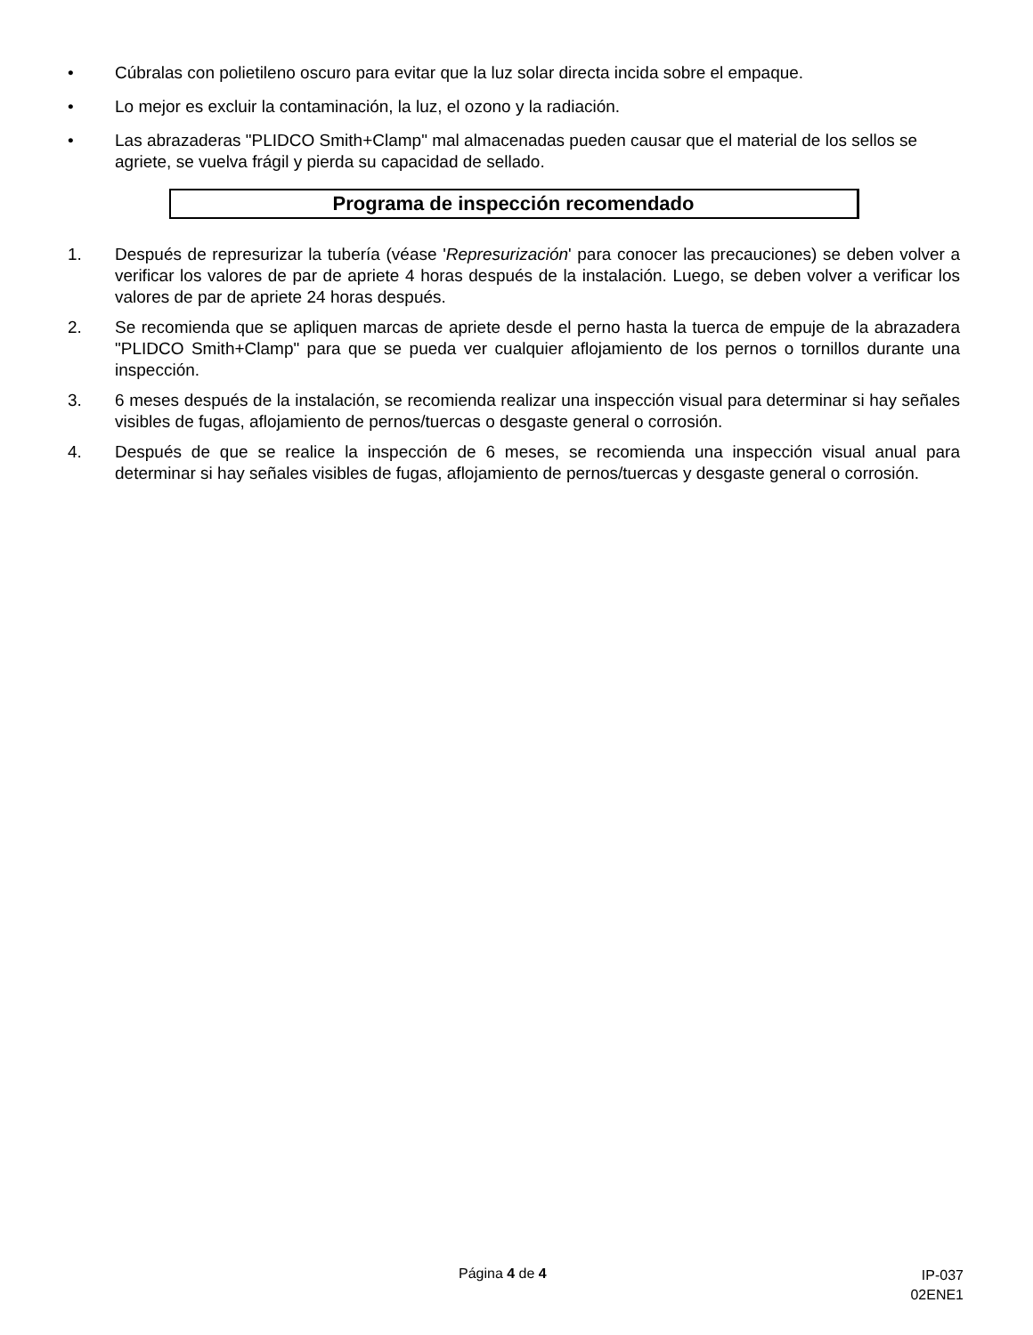• Cúbralas con polietileno oscuro para evitar que la luz solar directa incida sobre el empaque.
• Lo mejor es excluir la contaminación, la luz, el ozono y la radiación.
• Las abrazaderas "PLIDCO Smith+Clamp" mal almacenadas pueden causar que el material de los sellos se agriete, se vuelva frágil y pierda su capacidad de sellado.
Programa de inspección recomendado
1. Después de represurizar la tubería (véase 'Represurización' para conocer las precauciones) se deben volver a verificar los valores de par de apriete 4 horas después de la instalación. Luego, se deben volver a verificar los valores de par de apriete 24 horas después.
2. Se recomienda que se apliquen marcas de apriete desde el perno hasta la tuerca de empuje de la abrazadera "PLIDCO Smith+Clamp" para que se pueda ver cualquier aflojamiento de los pernos o tornillos durante una inspección.
3. 6 meses después de la instalación, se recomienda realizar una inspección visual para determinar si hay señales visibles de fugas, aflojamiento de pernos/tuercas o desgaste general o corrosión.
4. Después de que se realice la inspección de 6 meses, se recomienda una inspección visual anual para determinar si hay señales visibles de fugas, aflojamiento de pernos/tuercas y desgaste general o corrosión.
Página 4 de 4
IP-037
02ENE1